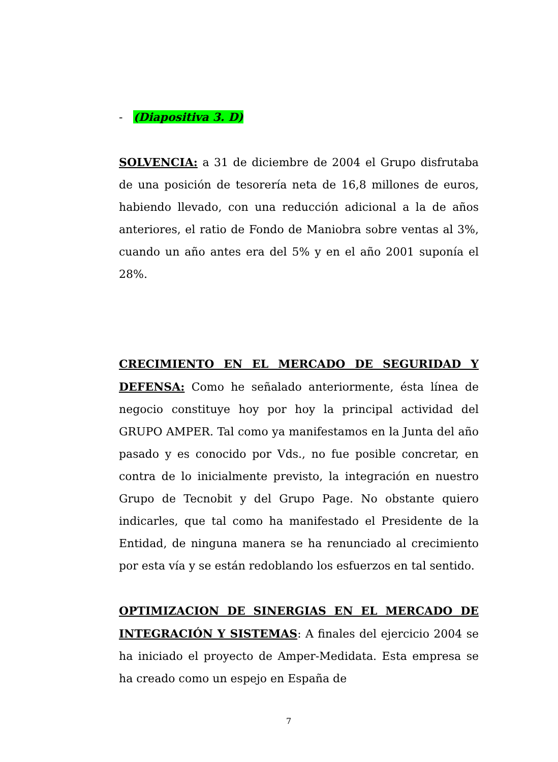- (Diapositiva 3. D)
SOLVENCIA: a 31 de diciembre de 2004 el Grupo disfrutaba de una posición de tesorería neta de 16,8 millones de euros, habiendo llevado, con una reducción adicional a la de años anteriores, el ratio de Fondo de Maniobra sobre ventas al 3%, cuando un año antes era del 5% y en el año 2001 suponía el 28%.
CRECIMIENTO EN EL MERCADO DE SEGURIDAD Y DEFENSA: Como he señalado anteriormente, ésta línea de negocio constituye hoy por hoy la principal actividad del GRUPO AMPER. Tal como ya manifestamos en la Junta del año pasado y es conocido por Vds., no fue posible concretar, en contra de lo inicialmente previsto, la integración en nuestro Grupo de Tecnobit y del Grupo Page. No obstante quiero indicarles, que tal como ha manifestado el Presidente de la Entidad, de ninguna manera se ha renunciado al crecimiento por esta vía y se están redoblando los esfuerzos en tal sentido.
OPTIMIZACION DE SINERGIAS EN EL MERCADO DE INTEGRACIÓN Y SISTEMAS: A finales del ejercicio 2004 se ha iniciado el proyecto de Amper-Medidata. Esta empresa se ha creado como un espejo en España de
7